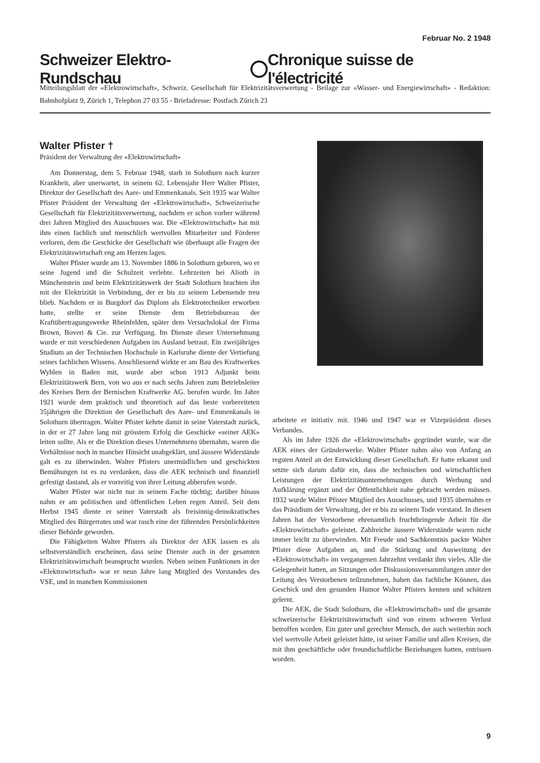Februar No. 2 1948
Schweizer Elektro-Rundschau Chronique suisse de l'électricité
Mitteilungsblatt der «Elektrowirtschaft», Schweiz. Gesellschaft für Elektrizitätsverwertung - Beilage zur «Wasser- und Energiewirtschaft» - Redaktion: Bahnhofplatz 9, Zürich 1, Telephon 27 03 55 - Briefadresse: Postfach Zürich 23
Walter Pfister †
Präsident der Verwaltung der «Elektrowirtschaft»
Am Donnerstag, dem 5. Februar 1948, starb in Solothurn nach kurzer Krankheit, aber unerwartet, in seinem 62. Lebensjahr Herr Walter Pfister, Direktor der Gesellschaft des Aare- und Emmenkanals. Seit 1935 war Walter Pfister Präsident der Verwaltung der «Elektrowirtschaft», Schweizerische Gesellschaft für Elektrizitätsverwertung, nachdem er schon vorher während drei Jahren Mitglied des Ausschusses war. Die «Elektrowirtschaft» hat mit ihm einen fachlich und menschlich wertvollen Mitarbeiter und Förderer verloren, dem die Geschicke der Gesellschaft wie überhaupt alle Fragen der Elektrizitätswirtschaft eng am Herzen lagen.
Walter Pfister wurde am 13. November 1886 in Solothurn geboren, wo er seine Jugend und die Schulzeit verlebte. Lehrzeiten bei Alioth in Münchenstein und beim Elektrizitätswerk der Stadt Solothurn brachten ihn mit der Elektrizität in Verbindung, der er bis zu seinem Lebensende treu blieb. Nachdem er in Burgdorf das Diplom als Elektrotechniker erworben hatte, stellte er seine Dienste dem Betriebsbureau der Kraftübertragungswerke Rheinfelden, später dem Versuchslokal der Firma Brown, Boveri & Cie. zur Verfügung. Im Dienste dieser Unternehmung wurde er mit verschiedenen Aufgaben im Ausland betraut. Ein zweijähriges Studium an der Technischen Hochschule in Karlsruhe diente der Vertiefung seines fachlichen Wissens. Anschliessend wirkte er am Bau des Kraftwerkes Wyhlen in Baden mit, wurde aber schon 1913 Adjunkt beim Elektrizitätswerk Bern, von wo aus er nach sechs Jahren zum Betriebsleiter des Kreises Bern der Bernischen Kraftwerke AG. berufen wurde. Im Jahre 1921 wurde dem praktisch und theoretisch auf das beste vorbereiteten 35jährigen die Direktion der Gesellschaft des Aare- und Emmenkanals in Solothurn übertragen. Walter Pfister kehrte damit in seine Vaterstadt zurück, in der er 27 Jahre lang mit grösstem Erfolg die Geschicke «seiner AEK» leiten sollte. Als er die Direktion dieses Unternehmens übernahm, waren die Verhältnisse noch in mancher Hinsicht unabgeklärt, und äussere Widerstände galt es zu überwinden. Walter Pfisters unermüdlichen und geschickten Bemühungen ist es zu verdanken, dass die AEK technisch und finanziell gefestigt dastand, als er vorzeitig von ihrer Leitung abberufen wurde.
Walter Pfister war nicht nur in seinem Fache tüchtig; darüber hinaus nahm er am politischen und öffentlichen Leben regen Anteil. Seit dem Herbst 1945 diente er seiner Vaterstadt als freisinnig-demokratisches Mitglied des Bürgerrates und war rasch eine der führenden Persönlichkeiten dieser Behörde geworden.
Die Fähigkeiten Walter Pfisters als Direktor der AEK lassen es als selbstverständlich erscheinen, dass seine Dienste auch in der gesamten Elektrizitätswirtschaft beansprucht wurden. Neben seinen Funktionen in der «Elektrowirtschaft» war er neun Jahre lang Mitglied des Vorstandes des VSE, und in manchen Kommissionen
arbeitete er initiativ mit. 1946 und 1947 war er Vizepräsident dieses Verbandes.
Als im Jahre 1926 die «Elektrowirtschaft» gegründet wurde, war die AEK eines der Gründerwerke. Walter Pfister nahm also von Anfang an regsten Anteil an der Entwicklung dieser Gesellschaft. Er hatte erkannt und setzte sich darum dafür ein, dass die technischen und wirtschaftlichen Leistungen der Elektrizitätsunternehmungen durch Werbung und Aufklärung ergänzt und der Öffentlichkeit nahe gebracht werden müssen. 1932 wurde Walter Pfister Mitglied des Ausschusses, und 1935 übernahm er das Präsidium der Verwaltung, der er bis zu seinem Tode vorstand. In diesen Jahren hat der Verstorbene ehrenamtlich fruchtbringende Arbeit für die «Elektrowirtschaft» geleistet. Zahlreiche äussere Widerstände waren nicht immer leicht zu überwinden. Mit Freude und Sachkenntnis packte Walter Pfister diese Aufgaben an, und die Stärkung und Ausweitung der «Elektrowirtschaft» im vergangenen Jahrzehnt verdankt ihm vieles. Alle die Gelegenheit hatten, an Sitzungen oder Diskussionsversammlungen unter der Leitung des Verstorbenen teilzunehmen, haben das fachliche Können, das Geschick und den gesunden Humor Walter Pfisters kennen und schätzen gelernt.
Die AEK, die Stadt Solothurn, die «Elektrowirtschaft» und die gesamte schweizerische Elektrizitätswirtschaft sind von einem schweren Verlust betroffen worden. Ein guter und gerechter Mensch, der auch weiterhin noch viel wertvolle Arbeit geleistet hätte, ist seiner Familie und allen Kreisen, die mit ihm geschäftliche oder freundschaftliche Beziehungen hatten, entrissen worden.
9